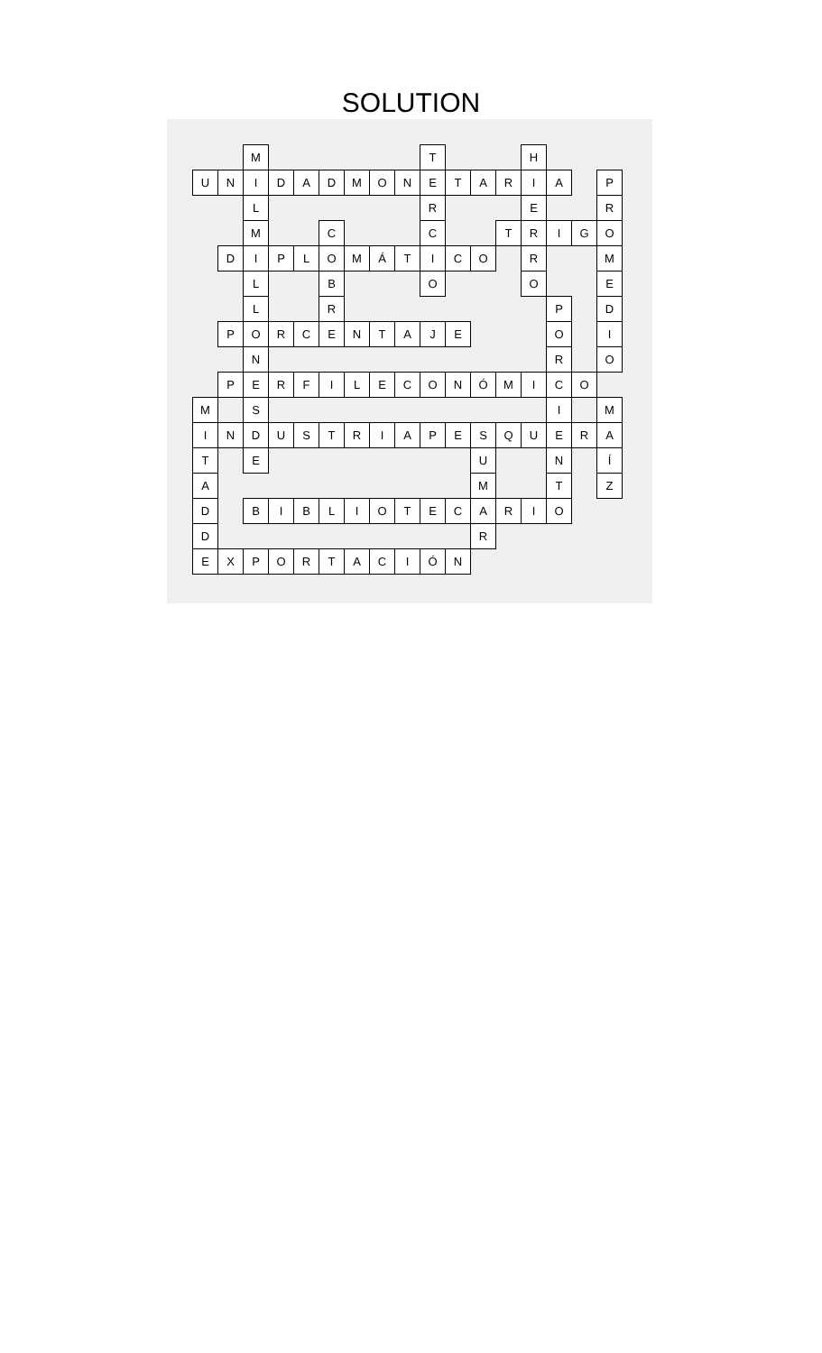SOLUTION
| | | M | | | | | | | T | | | | H | | | |
| U | N | I | D | A | D | M | O | N | E | T | A | R | I | A | | P |
| | | L | | | | | | | R | | | | E | | | R |
| | | M | | | C | | | | C | | | T | R | I | G | O |
| | D | I | P | L | O | M | Á | T | I | C | O | | R | | | M |
| | | L | | | B | | | | O | | | | O | | | E |
| | | L | | | R | | | | | | | | | P | | D |
| | P | O | R | C | E | N | T | A | J | E | | | | O | | I |
| | | N | | | | | | | | | | | | R | | O |
| | P | E | R | F | I | L | E | C | O | N | Ó | M | I | C | O | |
| M | | S | | | | | | | | | | | | I | | M |
| I | N | D | U | S | T | R | I | A | P | E | S | Q | U | E | R | A |
| T | | E | | | | | | | | | U | | | N | | Í |
| A | | | | | | | | | | | M | | | T | | Z |
| D | | B | I | B | L | I | O | T | E | C | A | R | I | O | | |
| D | | | | | | | | | | | R | | | | | |
| E | X | P | O | R | T | A | C | I | Ó | N | | | | | | |